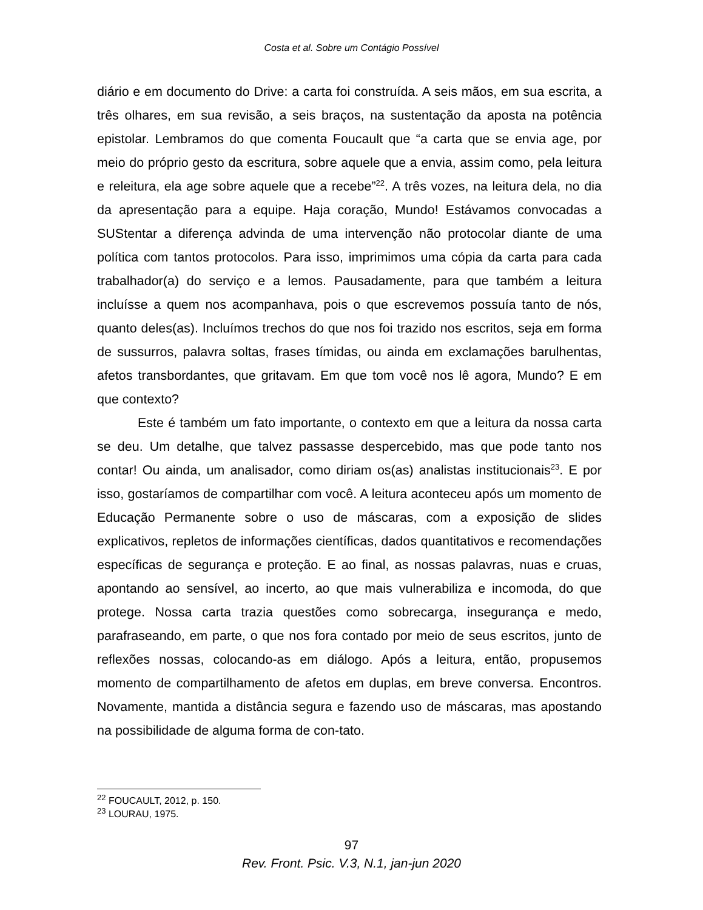Costa et al. Sobre um Contágio Possível
diário e em documento do Drive: a carta foi construída. A seis mãos, em sua escrita, a três olhares, em sua revisão, a seis braços, na sustentação da aposta na potência epistolar. Lembramos do que comenta Foucault que “a carta que se envia age, por meio do próprio gesto da escritura, sobre aquele que a envia, assim como, pela leitura e releitura, ela age sobre aquele que a recebe”<sup>22</sup>. A três vozes, na leitura dela, no dia da apresentação para a equipe. Haja coração, Mundo! Estávamos convocadas a SUStentar a diferença advinda de uma intervenção não protocolar diante de uma política com tantos protocolos. Para isso, imprimimos uma cópia da carta para cada trabalhador(a) do serviço e a lemos. Pausadamente, para que também a leitura incluísse a quem nos acompanhava, pois o que escrevemos possuía tanto de nós, quanto deles(as). Incluímos trechos do que nos foi trazido nos escritos, seja em forma de sussurros, palavra soltas, frases tímidas, ou ainda em exclamações barulhentas, afetos transbordantes, que gritavam. Em que tom você nos lê agora, Mundo? E em que contexto?
Este é também um fato importante, o contexto em que a leitura da nossa carta se deu. Um detalhe, que talvez passasse despercebido, mas que pode tanto nos contar! Ou ainda, um analisador, como diriam os(as) analistas institucionais<sup>23</sup>. E por isso, gostaríamos de compartilhar com você. A leitura aconteceu após um momento de Educação Permanente sobre o uso de máscaras, com a exposição de slides explicativos, repletos de informações científicas, dados quantitativos e recomendações específicas de segurança e proteção. E ao final, as nossas palavras, nuas e cruas, apontando ao sensível, ao incerto, ao que mais vulnerabiliza e incomoda, do que protege. Nossa carta trazia questões como sobrecarga, insegurança e medo, parafraseando, em parte, o que nos fora contado por meio de seus escritos, junto de reflexões nossas, colocando-as em diálogo. Após a leitura, então, propusemos momento de compartilhamento de afetos em duplas, em breve conversa. Encontros. Novamente, mantida a distância segura e fazendo uso de máscaras, mas apostando na possibilidade de alguma forma de con-tato.
<sup>22</sup> FOUCAULT, 2012, p. 150.
<sup>23</sup> LOURAU, 1975.
97
Rev. Front. Psic. V.3, N.1, jan-jun 2020